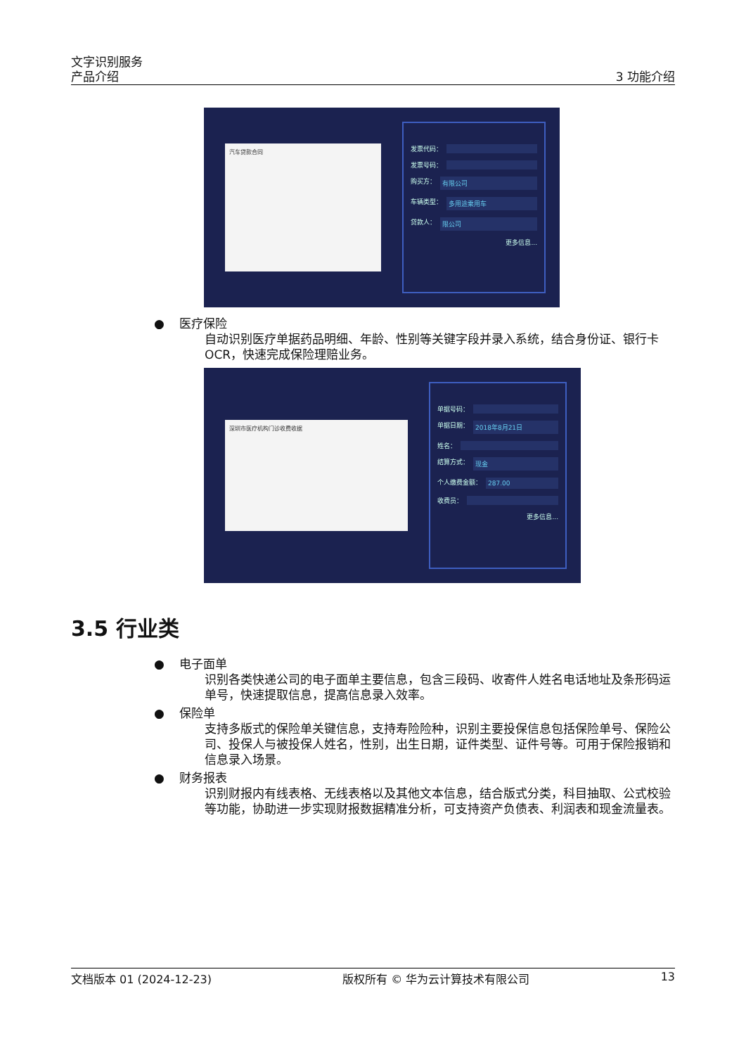文字识别服务
产品介绍
3 功能介绍
汽车贷款合同
发票代码：
发票号码：
购买方： 有限公司
车辆类型： 多用途乘用车
贷款人： 限公司
更多信息...
● 医疗保险
自动识别医疗单据药品明细、年龄、性别等关键字段并录入系统，结合身份证、银行卡OCR，快速完成保险理赔业务。
深圳市医疗机构门诊收费收据
单据号码：
单据日期： 2018年8月21日
姓名：
结算方式： 现金
个人缴费金额： 287.00
收费员：
更多信息...
3.5 行业类
● 电子面单
识别各类快递公司的电子面单主要信息，包含三段码、收寄件人姓名电话地址及条形码运单号，快速提取信息，提高信息录入效率。
● 保险单
支持多版式的保险单关键信息，支持寿险险种，识别主要投保信息包括保险单号、保险公司、投保人与被投保人姓名，性别，出生日期，证件类型、证件号等。可用于保险报销和信息录入场景。
● 财务报表
识别财报内有线表格、无线表格以及其他文本信息，结合版式分类，科目抽取、公式校验等功能，协助进一步实现财报数据精准分析，可支持资产负债表、利润表和现金流量表。
文档版本 01 (2024-12-23) 版权所有 © 华为云计算技术有限公司 13